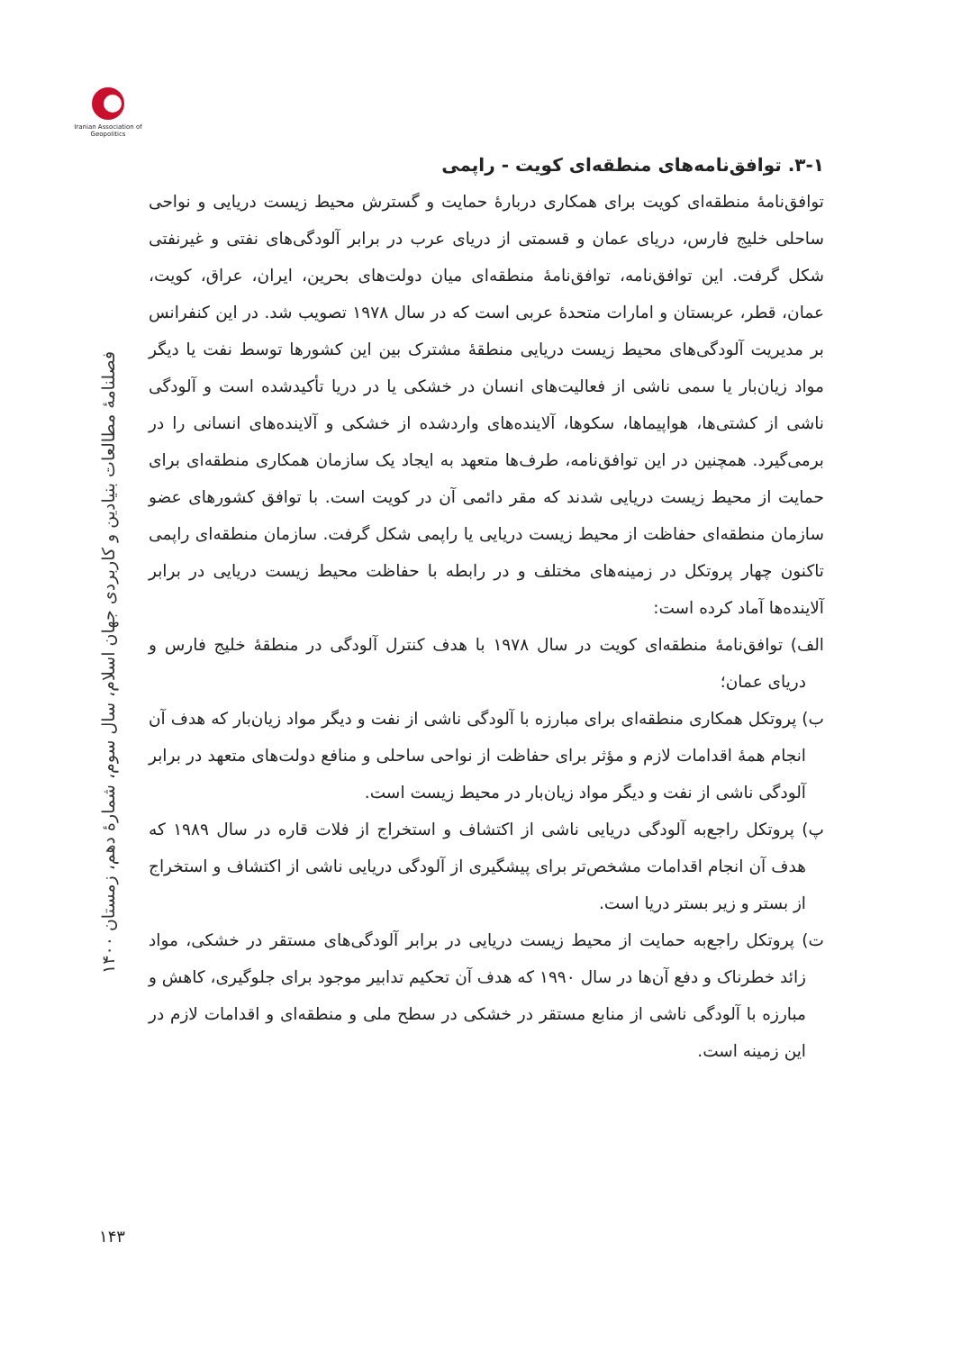Iranian Association of Geopolitics
فصلنامهٔ مطالعات بنیادین و کاربردی جهان اسلام، سال سوم، شمارهٔ دهم، زمستان ۱۴۰۰
۱۴۳
۳-۱. توافق‌نامه‌های منطقه‌ای کویت - راپمی
توافق‌نامهٔ منطقه‌ای کویت برای همکاری دربارهٔ حمایت و گسترش محیط زیست دریایی و نواحی ساحلی خلیج فارس، دریای عمان و قسمتی از دریای عرب در برابر آلودگی‌های نفتی و غیرنفتی شکل گرفت. این توافق‌نامه، توافق‌نامهٔ منطقه‌ای میان دولت‌های بحرین، ایران، عراق، کویت، عمان، قطر، عربستان و امارات متحدهٔ عربی است که در سال ۱۹۷۸ تصویب شد. در این کنفرانس بر مدیریت آلودگی‌های محیط زیست دریایی منطقهٔ مشترک بین این کشورها توسط نفت یا دیگر مواد زیان‌بار یا سمی ناشی از فعالیت‌های انسان در خشکی یا در دریا تأکیدشده است و آلودگی ناشی از کشتی‌ها، هواپیماها، سکوها، آلاینده‌های واردشده از خشکی و آلاینده‌های انسانی را در برمی‌گیرد. همچنین در این توافق‌نامه، طرف‌ها متعهد به ایجاد یک سازمان همکاری منطقه‌ای برای حمایت از محیط زیست دریایی شدند که مقر دائمی آن در کویت است. با توافق کشورهای عضو سازمان منطقه‌ای حفاظت از محیط زیست دریایی یا راپمی شکل گرفت. سازمان منطقه‌ای راپمی تاکنون چهار پروتکل در زمینه‌های مختلف و در رابطه با حفاظت محیط زیست دریایی در برابر آلاینده‌ها آماد کرده است:
الف) توافق‌نامهٔ منطقه‌ای کویت در سال ۱۹۷۸ با هدف کنترل آلودگی در منطقهٔ خلیج فارس و دریای عمان؛
ب) پروتکل همکاری منطقه‌ای برای مبارزه با آلودگی ناشی از نفت و دیگر مواد زیان‌بار که هدف آن انجام همهٔ اقدامات لازم و مؤثر برای حفاظت از نواحی ساحلی و منافع دولت‌های متعهد در برابر آلودگی ناشی از نفت و دیگر مواد زیان‌بار در محیط زیست است.
پ) پروتکل راجع‌به آلودگی دریایی ناشی از اکتشاف و استخراج از فلات قاره در سال ۱۹۸۹ که هدف آن انجام اقدامات مشخص‌تر برای پیشگیری از آلودگی دریایی ناشی از اکتشاف و استخراج از بستر و زیر بستر دریا است.
ت) پروتکل راجع‌به حمایت از محیط زیست دریایی در برابر آلودگی‌های مستقر در خشکی، مواد زائد خطرناک و دفع آن‌ها در سال ۱۹۹۰ که هدف آن تحکیم تدابیر موجود برای جلوگیری، کاهش و مبارزه با آلودگی ناشی از منابع مستقر در خشکی در سطح ملی و منطقه‌ای و اقدامات لازم در این زمینه است.